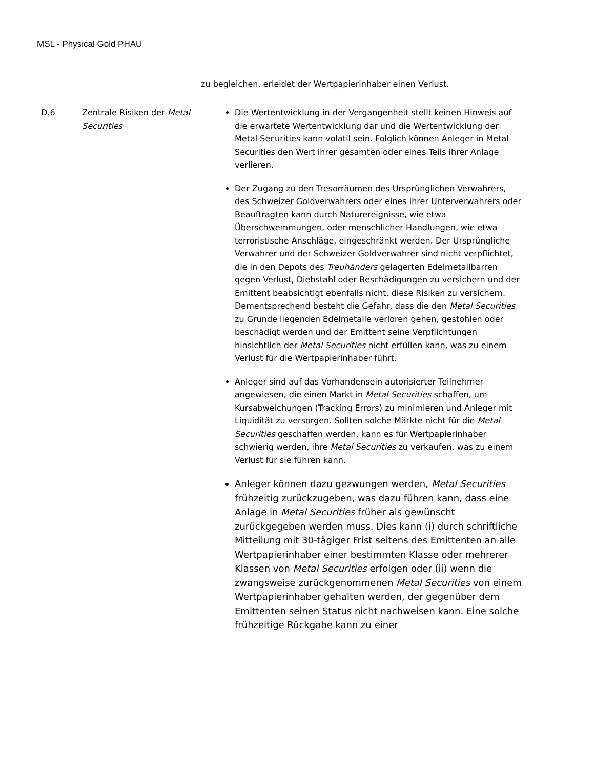MSL - Physical Gold PHAU
zu begleichen, erleidet der Wertpapierinhaber einen Verlust.
| D.6 | Zentrale Risiken der Metal Securities | Die Wertentwicklung in der Vergangenheit stellt keinen Hinweis auf die erwartete Wertentwicklung dar und die Wertentwicklung der Metal Securities kann volatil sein. Folglich können Anleger in Metal Securities den Wert ihrer gesamten oder eines Teils ihrer Anlage verlieren. Der Zugang zu den Tresorräumen des Ursprünglichen Verwahrers, des Schweizer Goldverwahrers oder eines ihrer Unterverwahrers oder Beauftragten kann durch Naturereignisse, wie etwa Überschwemmungen, oder menschlicher Handlungen, wie etwa terroristische Anschläge, eingeschränkt werden. Der Ursprüngliche Verwahrer und der Schweizer Goldverwahrer sind nicht verpflichtet, die in den Depots des Treuhänders gelagerten Edelmetallbarren gegen Verlust, Diebstahl oder Beschädigungen zu versichern und der Emittent beabsichtigt ebenfalls nicht, diese Risiken zu versichern. Dementsprechend besteht die Gefahr, dass die den Metal Securities zu Grunde liegenden Edelmetalle verloren gehen, gestohlen oder beschädigt werden und der Emittent seine Verpflichtungen hinsichtlich der Metal Securities nicht erfüllen kann, was zu einem Verlust für die Wertpapierinhaber führt. Anleger sind auf das Vorhandensein autorisierter Teilnehmer angewiesen, die einen Markt in Metal Securities schaffen, um Kursabweichungen (Tracking Errors) zu minimieren und Anleger mit Liquidität zu versorgen. Sollten solche Märkte nicht für die Metal Securities geschaffen werden, kann es für Wertpapierinhaber schwierig werden, ihre Metal Securities zu verkaufen, was zu einem Verlust für sie führen kann. Anleger können dazu gezwungen werden, Metal Securities frühzeitig zurückzugeben, was dazu führen kann, dass eine Anlage in Metal Securities früher als gewünscht zurückgegeben werden muss. Dies kann (i) durch schriftliche Mitteilung mit 30-tägiger Frist seitens des Emittenten an alle Wertpapierinhaber einer bestimmten Klasse oder mehrerer Klassen von Metal Securities erfolgen oder (ii) wenn die zwangsweise zurückgenommenen Metal Securities von einem Wertpapierinhaber gehalten werden, der gegenüber dem Emittenten seinen Status nicht nachweisen kann. Eine solche frühzeitige Rückgabe kann zu einer |